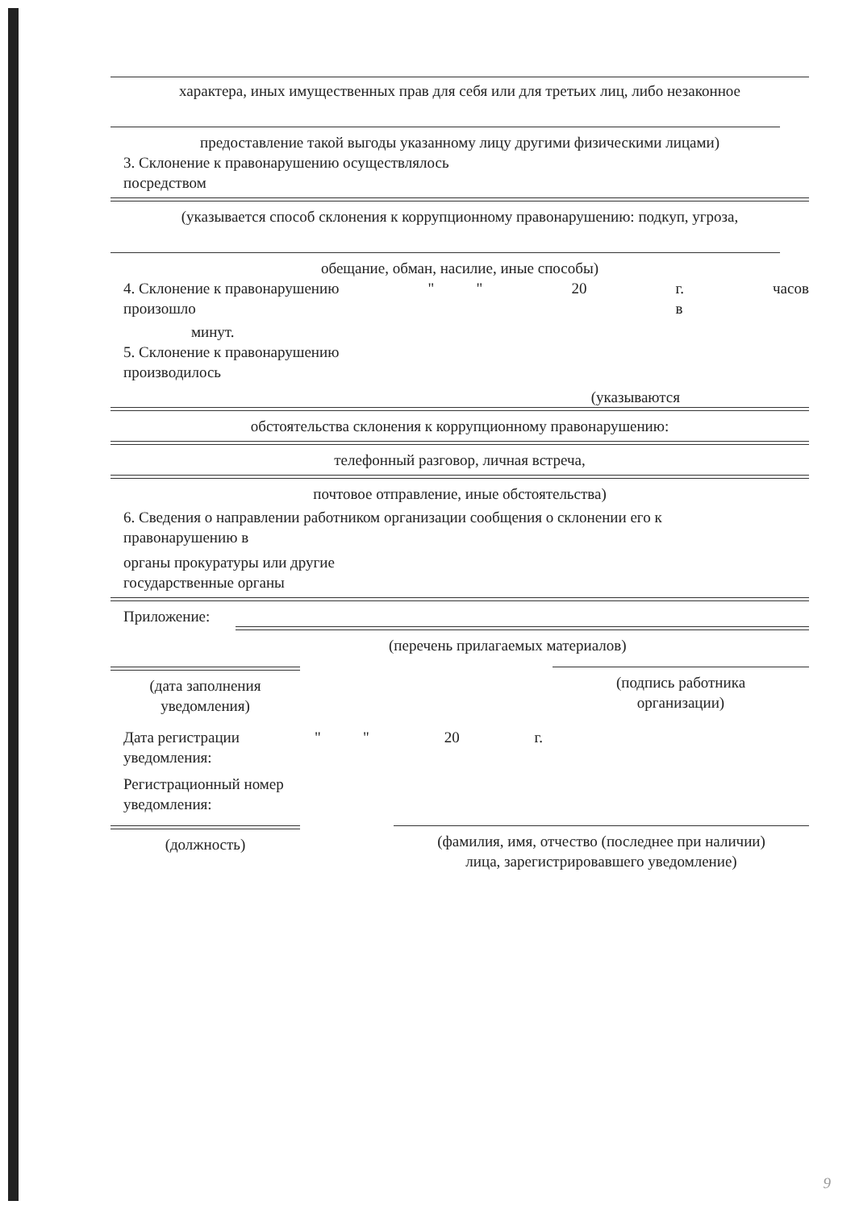характера, иных имущественных прав для себя или для третьих лиц, либо незаконное
предоставление такой выгоды указанному лицу другими физическими лицами)
3. Склонение к правонарушению осуществлялось
посредством
(указывается способ склонения к коррупционному правонарушению: подкуп, угроза,
обещание, обман, насилие, иные способы)
4. Склонение к правонарушению
произошло
" " 20 г.
в
часов
минут.
5. Склонение к правонарушению
производилось
(указываются
обстоятельства склонения к коррупционному правонарушению:
телефонный разговор, личная встреча,
почтовое отправление, иные обстоятельства)
6. Сведения о направлении работником организации сообщения о склонении его к
правонарушению в
органы прокуратуры или другие
государственные органы
Приложение:
(перечень прилагаемых материалов)
(дата заполнения
уведомления)
(подпись работника
организации)
Дата регистрации
уведомления:
" " 20 г.
Регистрационный номер
уведомления:
(должность) (фамилия, имя, отчество (последнее при наличии)
лица, зарегистрировавшего уведомление)
9